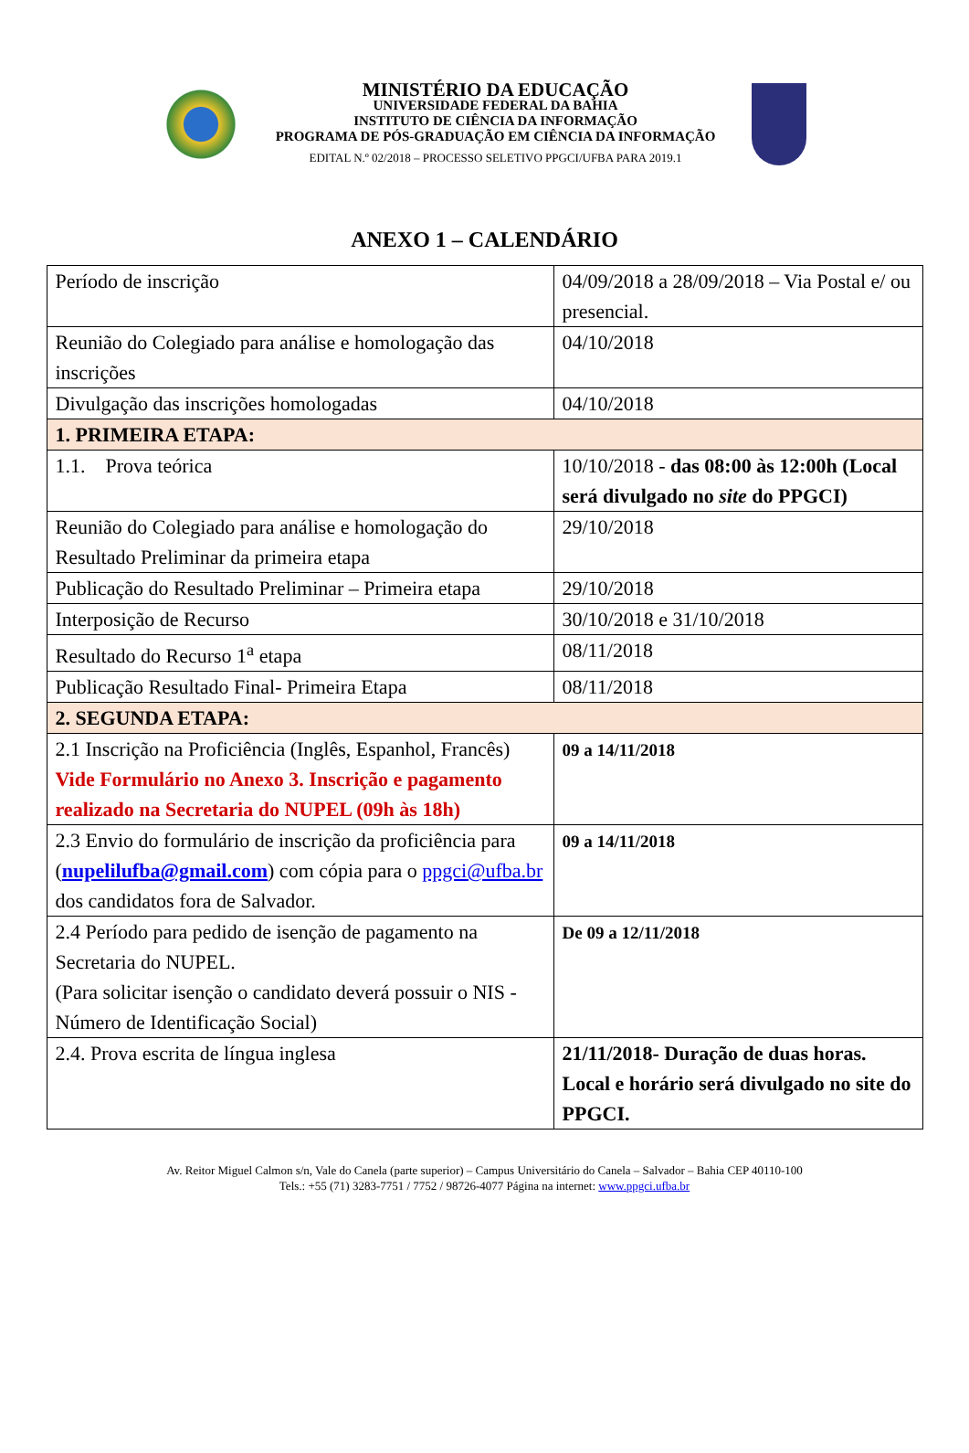MINISTÉRIO DA EDUCAÇÃO
UNIVERSIDADE FEDERAL DA BAHIA
INSTITUTO DE CIÊNCIA DA INFORMAÇÃO
PROGRAMA DE PÓS-GRADUAÇÃO EM CIÊNCIA DA INFORMAÇÃO
EDITAL N.º 02/2018 – PROCESSO SELETIVO PPGCI/UFBA PARA 2019.1
ANEXO 1 – CALENDÁRIO
| Período de inscrição | 04/09/2018 a 28/09/2018 – Via Postal e/ ou presencial. |
| Reunião do Colegiado para análise e homologação das inscrições | 04/10/2018 |
| Divulgação das inscrições homologadas | 04/10/2018 |
| 1. PRIMEIRA ETAPA: | |
| 1.1. Prova teórica | 10/10/2018 - das 08:00 às 12:00h (Local será divulgado no site do PPGCI) |
| Reunião do Colegiado para análise e homologação do Resultado Preliminar da primeira etapa | 29/10/2018 |
| Publicação do Resultado Preliminar – Primeira etapa | 29/10/2018 |
| Interposição de Recurso | 30/10/2018 e 31/10/2018 |
| Resultado do Recurso 1<sup>a</sup> etapa | 08/11/2018 |
| Publicação Resultado Final- Primeira Etapa | 08/11/2018 |
| 2. SEGUNDA ETAPA: | |
| 2.1 Inscrição na Proficiência (Inglês, Espanhol, Francês) Vide Formulário no Anexo 3. Inscrição e pagamento realizado na Secretaria do NUPEL (09h às 18h) | 09 a 14/11/2018 |
| 2.3 Envio do formulário de inscrição da proficiência para ( nupelilufba@gmail.com ) com cópia para o ppgci@ufba.br dos candidatos fora de Salvador. | 09 a 14/11/2018 |
| 2.4 Período para pedido de isenção de pagamento na Secretaria do NUPEL. (Para solicitar isenção o candidato deverá possuir o NIS - Número de Identificação Social) | De 09 a 12/11/2018 |
| 2.4. Prova escrita de língua inglesa | 21/11/2018- Duração de duas horas. Local e horário será divulgado no site do PPGCI. |
Av. Reitor Miguel Calmon s/n, Vale do Canela (parte superior) – Campus Universitário do Canela – Salvador – Bahia CEP 40110-100
Tels.: +55 (71) 3283-7751 / 7752 / 98726-4077 Página na internet: www.ppgci.ufba.br